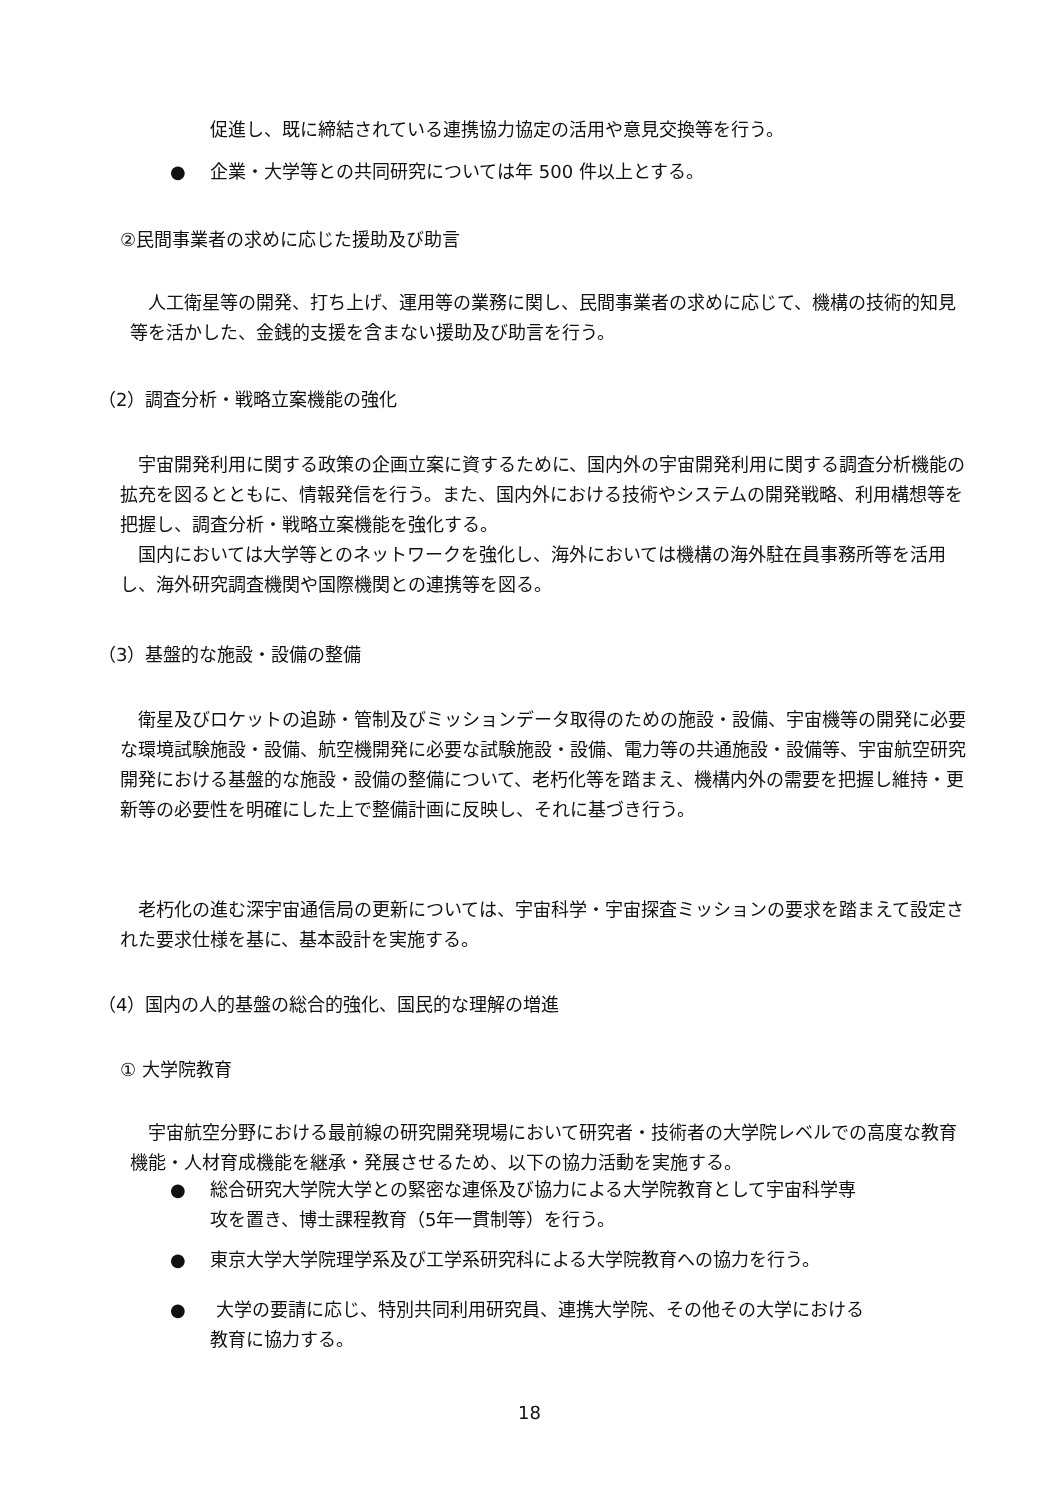促進し、既に締結されている連携協力協定の活用や意見交換等を行う。
● 企業・大学等との共同研究については年 500 件以上とする。
②民間事業者の求めに応じた援助及び助言
　人工衛星等の開発、打ち上げ、運用等の業務に関し、民間事業者の求めに応じて、機構の技術的知見等を活かした、金銭的支援を含まない援助及び助言を行う。
（2）調査分析・戦略立案機能の強化
　宇宙開発利用に関する政策の企画立案に資するために、国内外の宇宙開発利用に関する調査分析機能の拡充を図るとともに、情報発信を行う。また、国内外における技術やシステムの開発戦略、利用構想等を把握し、調査分析・戦略立案機能を強化する。
　国内においては大学等とのネットワークを強化し、海外においては機構の海外駐在員事務所等を活用し、海外研究調査機関や国際機関との連携等を図る。
（3）基盤的な施設・設備の整備
　衛星及びロケットの追跡・管制及びミッションデータ取得のための施設・設備、宇宙機等の開発に必要な環境試験施設・設備、航空機開発に必要な試験施設・設備、電力等の共通施設・設備等、宇宙航空研究開発における基盤的な施設・設備の整備について、老朽化等を踏まえ、機構内外の需要を把握し維持・更新等の必要性を明確にした上で整備計画に反映し、それに基づき行う。
　老朽化の進む深宇宙通信局の更新については、宇宙科学・宇宙探査ミッションの要求を踏まえて設定された要求仕様を基に、基本設計を実施する。
（4）国内の人的基盤の総合的強化、国民的な理解の増進
① 大学院教育
　宇宙航空分野における最前線の研究開発現場において研究者・技術者の大学院レベルでの高度な教育機能・人材育成機能を継承・発展させるため、以下の協力活動を実施する。
● 総合研究大学院大学との緊密な連係及び協力による大学院教育として宇宙科学専
攻を置き、博士課程教育（5年一貫制等）を行う。
● 東京大学大学院理学系及び工学系研究科による大学院教育への協力を行う。
● 大学の要請に応じ、特別共同利用研究員、連携大学院、その他その大学における
教育に協力する。
18